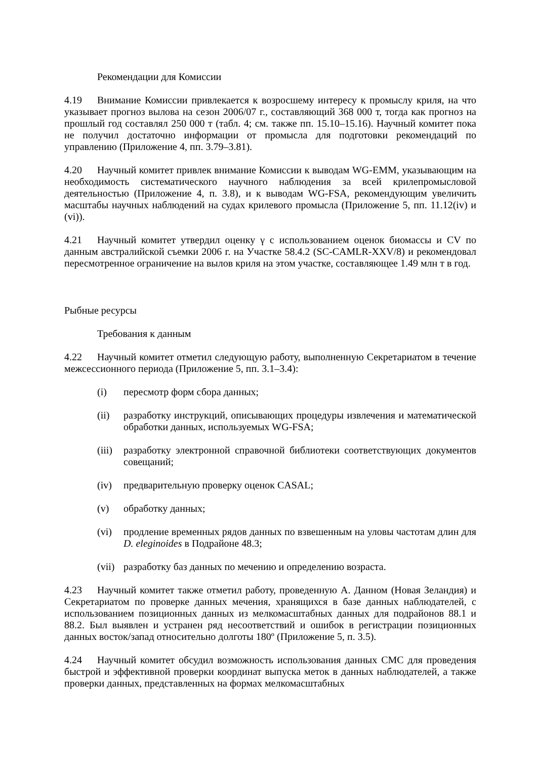Рекомендации для Комиссии
4.19 Внимание Комиссии привлекается к возросшему интересу к промыслу криля, на что указывает прогноз вылова на сезон 2006/07 г., составляющий 368 000 т, тогда как прогноз на прошлый год составлял 250 000 т (табл. 4; см. также пп. 15.10–15.16). Научный комитет пока не получил достаточно информации от промысла для подготовки рекомендаций по управлению (Приложение 4, пп. 3.79–3.81).
4.20 Научный комитет привлек внимание Комиссии к выводам WG-EMM, указывающим на необходимость систематического научного наблюдения за всей крилепромысловой деятельностью (Приложение 4, п. 3.8), и к выводам WG-FSA, рекомендующим увеличить масштабы научных наблюдений на судах крилевого промысла (Приложение 5, пп. 11.12(iv) и (vi)).
4.21 Научный комитет утвердил оценку γ с использованием оценок биомассы и CV по данным австралийской съемки 2006 г. на Участке 58.4.2 (SC-CAMLR-XXV/8) и рекомендовал пересмотренное ограничение на вылов криля на этом участке, составляющее 1.49 млн т в год.
Рыбные ресурсы
Требования к данным
4.22 Научный комитет отметил следующую работу, выполненную Секретариатом в течение межсессионного периода (Приложение 5, пп. 3.1–3.4):
(i) пересмотр форм сбора данных;
(ii) разработку инструкций, описывающих процедуры извлечения и математической обработки данных, используемых WG-FSA;
(iii) разработку электронной справочной библиотеки соответствующих документов совещаний;
(iv) предварительную проверку оценок CASAL;
(v) обработку данных;
(vi) продление временных рядов данных по взвешенным на уловы частотам длин для D. eleginoides в Подрайоне 48.3;
(vii) разработку баз данных по мечению и определению возраста.
4.23 Научный комитет также отметил работу, проведенную А. Данном (Новая Зеландия) и Секретариатом по проверке данных мечения, хранящихся в базе данных наблюдателей, с использованием позиционных данных из мелкомасштабных данных для подрайонов 88.1 и 88.2. Был выявлен и устранен ряд несоответствий и ошибок в регистрации позиционных данных восток/запад относительно долготы 180º (Приложение 5, п. 3.5).
4.24 Научный комитет обсудил возможность использования данных СМС для проведения быстрой и эффективной проверки координат выпуска меток в данных наблюдателей, а также проверки данных, представленных на формах мелкомасштабных